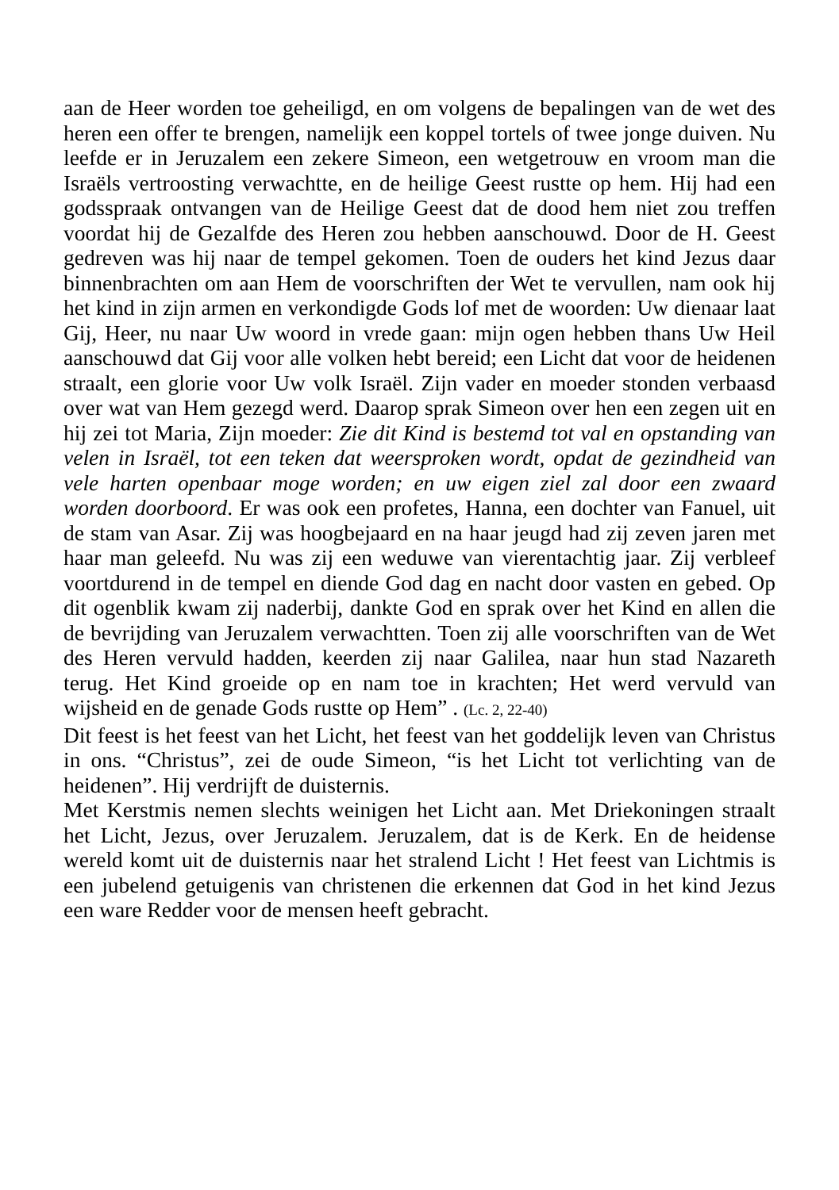aan de Heer worden toe geheiligd, en om volgens de bepalingen van de wet des heren een offer te brengen, namelijk een koppel tortels of twee jonge duiven. Nu leefde er in Jeruzalem een zekere Simeon, een wetgetrouw en vroom man die Israëls vertroosting verwachtte, en de heilige Geest rustte op hem. Hij had een godsspraak ontvangen van de Heilige Geest dat de dood hem niet zou treffen voordat hij de Gezalfde des Heren zou hebben aanschouwd. Door de H. Geest gedreven was hij naar de tempel gekomen. Toen de ouders het kind Jezus daar binnenbrachten om aan Hem de voorschriften der Wet te vervullen, nam ook hij het kind in zijn armen en verkondigde Gods lof met de woorden: Uw dienaar laat Gij, Heer, nu naar Uw woord in vrede gaan: mijn ogen hebben thans Uw Heil aanschouwd dat Gij voor alle volken hebt bereid; een Licht dat voor de heidenen straalt, een glorie voor Uw volk Israël. Zijn vader en moeder stonden verbaasd over wat van Hem gezegd werd. Daarop sprak Simeon over hen een zegen uit en hij zei tot Maria, Zijn moeder: Zie dit Kind is bestemd tot val en opstanding van velen in Israël, tot een teken dat weersproken wordt, opdat de gezindheid van vele harten openbaar moge worden; en uw eigen ziel zal door een zwaard worden doorboord. Er was ook een profetes, Hanna, een dochter van Fanuel, uit de stam van Asar. Zij was hoogbejaard en na haar jeugd had zij zeven jaren met haar man geleefd. Nu was zij een weduwe van vierentachtig jaar. Zij verbleef voortdurend in de tempel en diende God dag en nacht door vasten en gebed. Op dit ogenblik kwam zij naderbij, dankte God en sprak over het Kind en allen die de bevrijding van Jeruzalem verwachtten. Toen zij alle voorschriften van de Wet des Heren vervuld hadden, keerden zij naar Galilea, naar hun stad Nazareth terug. Het Kind groeide op en nam toe in krachten; Het werd vervuld van wijsheid en de genade Gods rustte op Hem” . (Lc. 2, 22-40)
Dit feest is het feest van het Licht, het feest van het goddelijk leven van Christus in ons. “Christus”, zei de oude Simeon, “is het Licht tot verlichting van de heidenen”. Hij verdrijft de duisternis.
Met Kerstmis nemen slechts weinigen het Licht aan. Met Driekoningen straalt het Licht, Jezus, over Jeruzalem. Jeruzalem, dat is de Kerk. En de heidense wereld komt uit de duisternis naar het stralend Licht ! Het feest van Lichtmis is een jubelend getuigenis van christenen die erkennen dat God in het kind Jezus een ware Redder voor de mensen heeft gebracht.